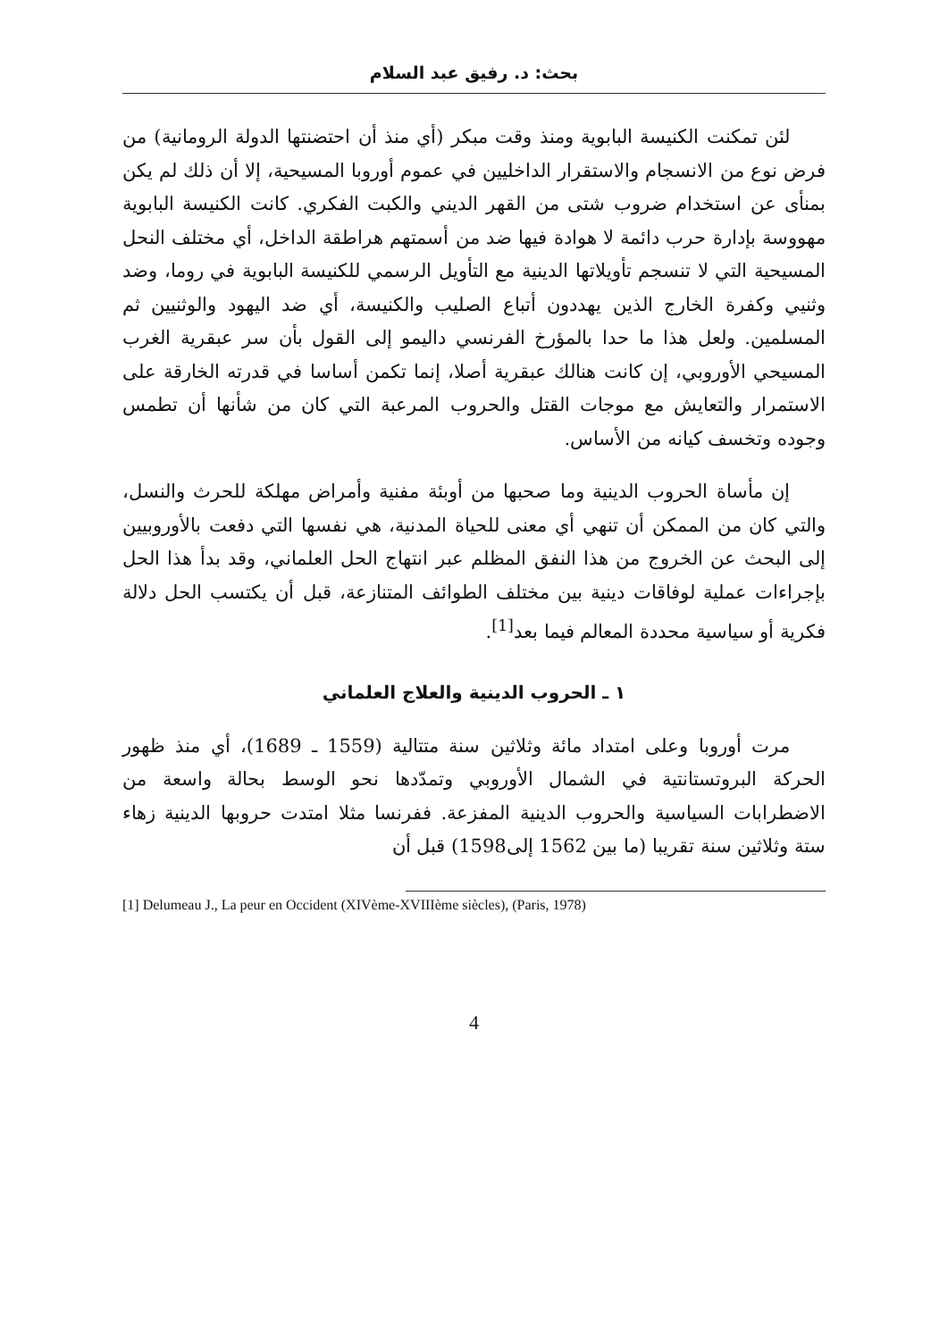بحث: د. رفيق عبد السلام
لئن تمكنت الكنيسة البابوية ومنذ وقت مبكر (أي منذ أن احتضنتها الدولة الرومانية) من فرض نوع من الانسجام والاستقرار الداخليين في عموم أوروبا المسيحية، إلا أن ذلك لم يكن بمنأى عن استخدام ضروب شتى من القهر الديني والكبت الفكري. كانت الكنيسة البابوية مهووسة بإدارة حرب دائمة لا هوادة فيها ضد من أسمتهم هراطقة الداخل، أي مختلف النحل المسيحية التي لا تنسجم تأويلاتها الدينية مع التأويل الرسمي للكنيسة البابوية في روما، وضد وثنيي وكفرة الخارج الذين يهددون أتباع الصليب والكنيسة، أي ضد اليهود والوثنيين ثم المسلمين. ولعل هذا ما حدا بالمؤرخ الفرنسي داليمو إلى القول بأن سر عبقرية الغرب المسيحي الأوروبي، إن كانت هنالك عبقرية أصلا، إنما تكمن أساسا في قدرته الخارقة على الاستمرار والتعايش مع موجات القتل والحروب المرعبة التي كان من شأنها أن تطمس وجوده وتخسف كيانه من الأساس.
إن مأساة الحروب الدينية وما صحبها من أوبئة مفنية وأمراض مهلكة للحرث والنسل، والتي كان من الممكن أن تنهي أي معنى للحياة المدنية، هي نفسها التي دفعت بالأوروبيين إلى البحث عن الخروج من هذا النفق المظلم عبر انتهاج الحل العلماني، وقد بدأ هذا الحل بإجراءات عملية لوفاقات دينية بين مختلف الطوائف المتنازعة، قبل أن يكتسب الحل دلالة فكرية أو سياسية محددة المعالم فيما بعد<sup>[1]</sup>.
١ ـ الحروب الدينية والعلاج العلماني
مرت أوروبا وعلى امتداد مائة وثلاثين سنة متتالية (1559 ـ 1689)، أي منذ ظهور الحركة البروتستانتية في الشمال الأوروبي وتمدّدها نحو الوسط بحالة واسعة من الاضطرابات السياسية والحروب الدينية المفزعة. ففرنسا مثلا امتدت حروبها الدينية زهاء ستة وثلاثين سنة تقريبا (ما بين 1562 إلى1598) قبل أن
[1] Delumeau J., La peur en Occident (XIVème-XVIIIème siècles), (Paris, 1978)
4